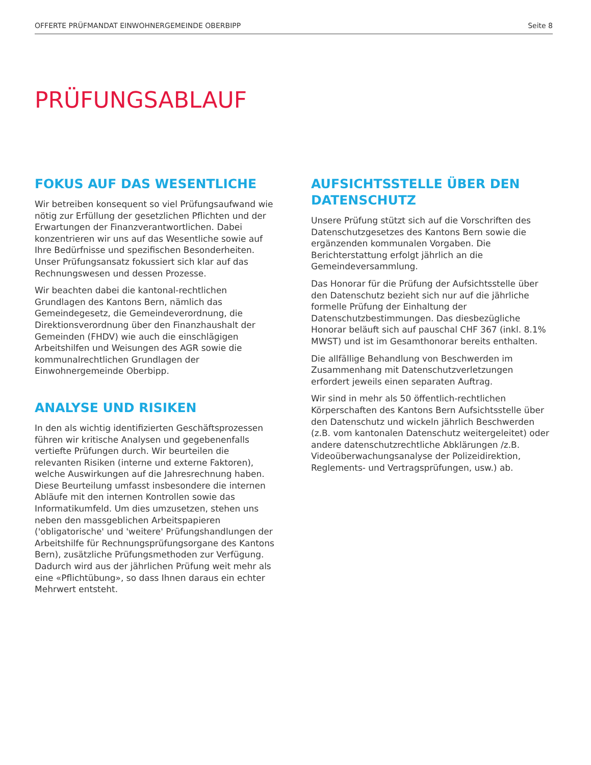OFFERTE PRÜFMANDAT EINWOHNERGEMEINDE OBERBIPP Seite 8
PRÜFUNGSABLAUF
FOKUS AUF DAS WESENTLICHE
Wir betreiben konsequent so viel Prüfungsaufwand wie nötig zur Erfüllung der gesetzlichen Pflichten und der Erwartungen der Finanzverantwortlichen. Dabei konzentrieren wir uns auf das Wesentliche sowie auf Ihre Bedürfnisse und spezifischen Besonderheiten. Unser Prüfungsansatz fokussiert sich klar auf das Rechnungswesen und dessen Prozesse.
Wir beachten dabei die kantonal-rechtlichen Grundlagen des Kantons Bern, nämlich das Gemeindegesetz, die Gemeindeverordnung, die Direktionsverordnung über den Finanzhaushalt der Gemeinden (FHDV) wie auch die einschlägigen Arbeitshilfen und Weisungen des AGR sowie die kommunalrechtlichen Grundlagen der Einwohnergemeinde Oberbipp.
ANALYSE UND RISIKEN
In den als wichtig identifizierten Geschäftsprozessen führen wir kritische Analysen und gegebenenfalls vertiefte Prüfungen durch. Wir beurteilen die relevanten Risiken (interne und externe Faktoren), welche Auswirkungen auf die Jahresrechnung haben. Diese Beurteilung umfasst insbesondere die internen Abläufe mit den internen Kontrollen sowie das Informatikumfeld. Um dies umzusetzen, stehen uns neben den massgeblichen Arbeitspapieren ('obligatorische' und 'weitere' Prüfungshandlungen der Arbeitshilfe für Rechnungsprüfungsorgane des Kantons Bern), zusätzliche Prüfungsmethoden zur Verfügung. Dadurch wird aus der jährlichen Prüfung weit mehr als eine «Pflichtübung», so dass Ihnen daraus ein echter Mehrwert entsteht.
AUFSICHTSSTELLE ÜBER DEN DATENSCHUTZ
Unsere Prüfung stützt sich auf die Vorschriften des Datenschutzgesetzes des Kantons Bern sowie die ergänzenden kommunalen Vorgaben. Die Berichterstattung erfolgt jährlich an die Gemeindeversammlung.
Das Honorar für die Prüfung der Aufsichtsstelle über den Datenschutz bezieht sich nur auf die jährliche formelle Prüfung der Einhaltung der Datenschutzbestimmungen. Das diesbezügliche Honorar beläuft sich auf pauschal CHF 367 (inkl. 8.1% MWST) und ist im Gesamthonorar bereits enthalten.
Die allfällige Behandlung von Beschwerden im Zusammenhang mit Datenschutzverletzungen erfordert jeweils einen separaten Auftrag.
Wir sind in mehr als 50 öffentlich-rechtlichen Körperschaften des Kantons Bern Aufsichtsstelle über den Datenschutz und wickeln jährlich Beschwerden (z.B. vom kantonalen Datenschutz weitergeleitet) oder andere datenschutzrechtliche Abklärungen /z.B. Videoüberwachungsanalyse der Polizeidirektion, Reglements- und Vertragsprüfungen, usw.) ab.